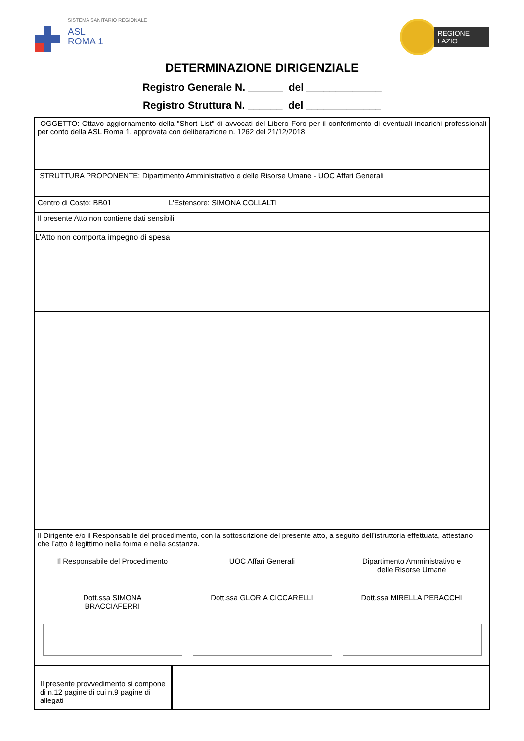SISTEMA SANITARIO REGIONALE
ASL
ROMA 1
REGIONE
LAZIO
DETERMINAZIONE DIRIGENZIALE
Registro Generale N. ______ del _____________
Registro Struttura N. ______ del _____________
OGGETTO: Ottavo aggiornamento della "Short List" di avvocati del Libero Foro per il conferimento di eventuali incarichi professionali per conto della ASL Roma 1, approvata con deliberazione n. 1262 del 21/12/2018.
STRUTTURA PROPONENTE: Dipartimento Amministrativo e delle Risorse Umane - UOC Affari Generali
Centro di Costo: BB01 L'Estensore: SIMONA COLLALTI
Il presente Atto non contiene dati sensibili
L'Atto non comporta impegno di spesa
Il Dirigente e/o il Responsabile del procedimento, con la sottoscrizione del presente atto, a seguito dell’istruttoria effettuata, attestano che l’atto è legittimo nella forma e nella sostanza.
Il Responsabile del Procedimento
UOC Affari Generali Dipartimento Amministrativo e
delle Risorse Umane
Dott.ssa SIMONA
BRACCIAFERRI
Dott.ssa GLORIA CICCARELLI Dott.ssa MIRELLA PERACCHI
Il presente provvedimento si compone di n.12 pagine di cui n.9 pagine di allegati